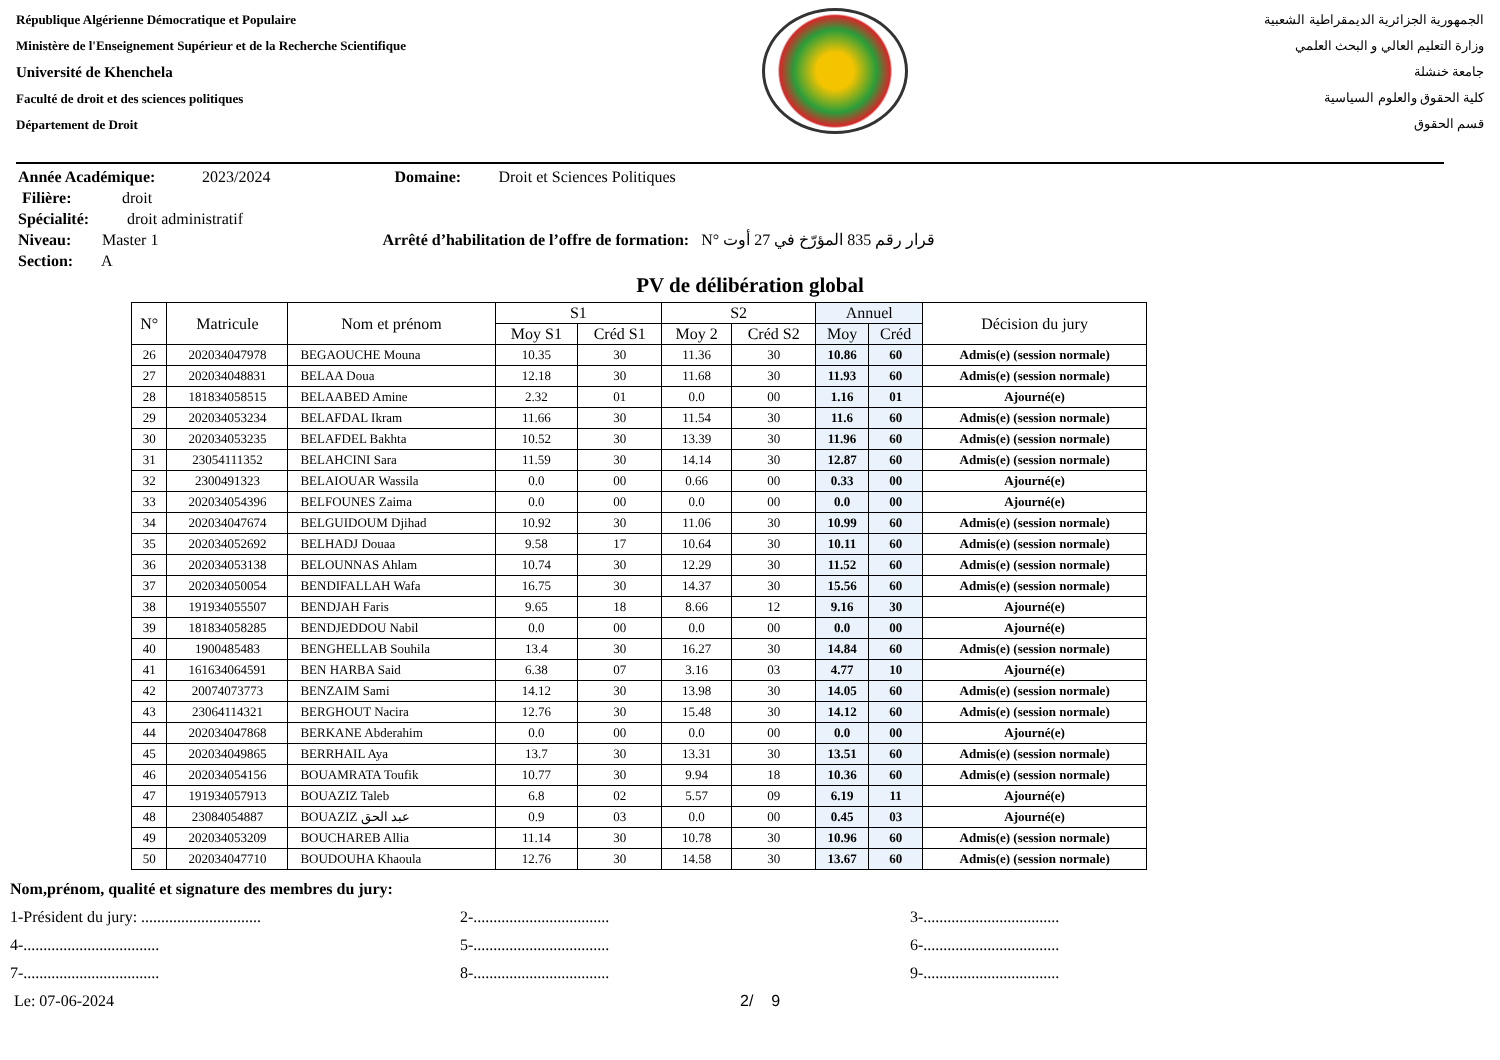République Algérienne Démocratique et Populaire
Ministère de l'Enseignement Supérieur et de la Recherche Scientifique
Université de Khenchela
Faculté de droit et des sciences politiques
Département de Droit
الجمهورية الجزائرية الديمقراطية الشعبية
وزارة التعليم العالي و البحث العلمي
جامعة خنشلة
كلية الحقوق والعلوم السياسية
قسم الحقوق
Année Académique: 2023/2024 Domaine: Droit et Sciences Politiques
Filière: droit
Spécialité: droit administratif
Niveau: Master 1 Arrêté d’habilitation de l’offre de formation: N° قرار رقم 835 المؤرّخ في 27 أوت
Section: A
PV de délibération global
| N° | Matricule | Nom et prénom | S1 | | S2 | | Annuel | | Décision du jury |
| --- | --- | --- | --- | --- | --- | --- | --- | --- | --- |
| | | | Moy S1 | Créd S1 | Moy 2 | Créd S2 | Moy | Créd | |
| 26 | 202034047978 | BEGAOUCHE Mouna | 10.35 | 30 | 11.36 | 30 | 10.86 | 60 | Admis(e) (session normale) |
| 27 | 202034048831 | BELAA Doua | 12.18 | 30 | 11.68 | 30 | 11.93 | 60 | Admis(e) (session normale) |
| 28 | 181834058515 | BELAABED Amine | 2.32 | 01 | 0.0 | 00 | 1.16 | 01 | Ajourné(e) |
| 29 | 202034053234 | BELAFDAL Ikram | 11.66 | 30 | 11.54 | 30 | 11.6 | 60 | Admis(e) (session normale) |
| 30 | 202034053235 | BELAFDEL Bakhta | 10.52 | 30 | 13.39 | 30 | 11.96 | 60 | Admis(e) (session normale) |
| 31 | 23054111352 | BELAHCINI Sara | 11.59 | 30 | 14.14 | 30 | 12.87 | 60 | Admis(e) (session normale) |
| 32 | 2300491323 | BELAIOUAR Wassila | 0.0 | 00 | 0.66 | 00 | 0.33 | 00 | Ajourné(e) |
| 33 | 202034054396 | BELFOUNES Zaima | 0.0 | 00 | 0.0 | 00 | 0.0 | 00 | Ajourné(e) |
| 34 | 202034047674 | BELGUIDOUM Djihad | 10.92 | 30 | 11.06 | 30 | 10.99 | 60 | Admis(e) (session normale) |
| 35 | 202034052692 | BELHADJ Douaa | 9.58 | 17 | 10.64 | 30 | 10.11 | 60 | Admis(e) (session normale) |
| 36 | 202034053138 | BELOUNNAS Ahlam | 10.74 | 30 | 12.29 | 30 | 11.52 | 60 | Admis(e) (session normale) |
| 37 | 202034050054 | BENDIFALLAH Wafa | 16.75 | 30 | 14.37 | 30 | 15.56 | 60 | Admis(e) (session normale) |
| 38 | 191934055507 | BENDJAH Faris | 9.65 | 18 | 8.66 | 12 | 9.16 | 30 | Ajourné(e) |
| 39 | 181834058285 | BENDJEDDOU Nabil | 0.0 | 00 | 0.0 | 00 | 0.0 | 00 | Ajourné(e) |
| 40 | 1900485483 | BENGHELLAB Souhila | 13.4 | 30 | 16.27 | 30 | 14.84 | 60 | Admis(e) (session normale) |
| 41 | 161634064591 | BEN HARBA Said | 6.38 | 07 | 3.16 | 03 | 4.77 | 10 | Ajourné(e) |
| 42 | 20074073773 | BENZAIM Sami | 14.12 | 30 | 13.98 | 30 | 14.05 | 60 | Admis(e) (session normale) |
| 43 | 23064114321 | BERGHOUT Nacira | 12.76 | 30 | 15.48 | 30 | 14.12 | 60 | Admis(e) (session normale) |
| 44 | 202034047868 | BERKANE Abderahim | 0.0 | 00 | 0.0 | 00 | 0.0 | 00 | Ajourné(e) |
| 45 | 202034049865 | BERRHAIL Aya | 13.7 | 30 | 13.31 | 30 | 13.51 | 60 | Admis(e) (session normale) |
| 46 | 202034054156 | BOUAMRATA Toufik | 10.77 | 30 | 9.94 | 18 | 10.36 | 60 | Admis(e) (session normale) |
| 47 | 191934057913 | BOUAZIZ Taleb | 6.8 | 02 | 5.57 | 09 | 6.19 | 11 | Ajourné(e) |
| 48 | 23084054887 | BOUAZIZ عبد الحق | 0.9 | 03 | 0.0 | 00 | 0.45 | 03 | Ajourné(e) |
| 49 | 202034053209 | BOUCHAREB Allia | 11.14 | 30 | 10.78 | 30 | 10.96 | 60 | Admis(e) (session normale) |
| 50 | 202034047710 | BOUDOUHA Khaoula | 12.76 | 30 | 14.58 | 30 | 13.67 | 60 | Admis(e) (session normale) |
Nom,prénom, qualité et signature des membres du jury:
1-Président du jury: .............................. 2-.................................. 3-..................................
4-.................................. 5-.................................. 6-..................................
7-.................................. 8-.................................. 9-..................................
Le: 07-06-2024 2/ 9